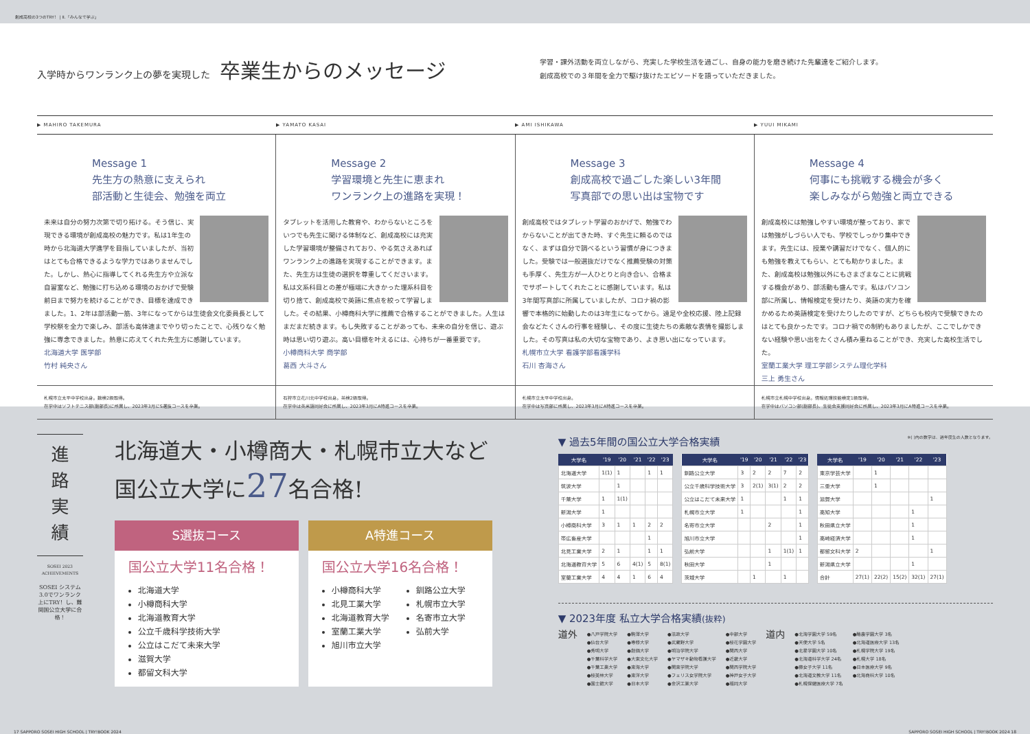創成高校の3つのTRY！ | Ⅱ.「みんなで学ぶ」
入学時からワンランク上の夢を実現した 卒業生からのメッセージ
学習・課外活動を両立しながら、充実した学校生活を過ごし、自身の能力を磨き続けた先輩達をご紹介します。
創成高校での３年間を全力で駆け抜けたエピソードを語っていただきました。
▶ MAHIRO TAKEMURA ▶ YAMATO KASAI ▶ AMI ISHIKAWA ▶ YUUI MIKAMI
Message 1
先生方の熱意に支えられ
部活動と生徒会、勉強を両立
未来は自分の努力次第で切り拓ける。そう信じ、実現できる環境が創成高校の魅力です。私は1年生の時から北海道大学進学を目指していましたが、当初はとても合格できるような学力ではありませんでした。しかし、熱心に指導してくれる先生方や立派な自習室など、勉強に打ち込める環境のおかげで受験前日まで努力を続けることができ、目標を達成できました。1、2年は部活動一筋、3年になってからは生徒会文化委員長として学校祭を全力で楽しみ、部活も高体連までやり切ったことで、心残りなく勉強に専念できました。熱意に応えてくれた先生方に感謝しています。
北海道大学 医学部
竹村 純央さん
Message 2
学習環境と先生に恵まれ
ワンランク上の進路を実現！
タブレットを活用した教育や、わからないところをいつでも先生に聞ける体制など、創成高校には充実した学習環境が整備されており、やる気さえあればワンランク上の進路を実現することができます。また、先生方は生徒の選択を尊重してくださいます。私は文系科目との差が極端に大きかった理系科目を切り捨て、創成高校で英語に焦点を絞って学習しました。その結果、小樽商科大学に推薦で合格することができました。人生はまだまだ続きます。もし失敗することがあっても、未来の自分を信じ、遊ぶ時は思い切り遊ぶ。高い目標を叶えるには、心持ちが一番重要です。
小樽商科大学 商学部
葛西 大斗さん
Message 3
創成高校で過ごした楽しい3年間
写真部での思い出は宝物です
創成高校ではタブレット学習のおかげで、勉強でわからないことが出てきた時、すぐ先生に頼るのではなく、まずは自分で調べるという習慣が身につきました。受験では一般選抜だけでなく推薦受験の対策も手厚く、先生方が一人ひとりと向き合い、合格までサポートしてくれたことに感謝しています。私は3年間写真部に所属していましたが、コロナ禍の影響で本格的に始動したのは3年生になってから。遠足や全校応援、陸上記録会などたくさんの行事を経験し、その度に生徒たちの素敵な表情を撮影しました。その写真は私の大切な宝物であり、よき思い出になっています。
札幌市立大学 看護学部看護学科
石川 杏海さん
Message 4
何事にも挑戦する機会が多く
楽しみながら勉強と両立できる
創成高校には勉強しやすい環境が整っており、家では勉強がしづらい人でも、学校でしっかり集中できます。先生には、授業や講習だけでなく、個人的にも勉強を教えてもらい、とても助かりました。また、創成高校は勉強以外にもさまざまなことに挑戦する機会があり、部活動も盛んです。私はパソコン部に所属し、情報検定を受けたり、英語の実力を確かめるため英語検定を受けたりしたのですが、どちらも校内で受験できたのはとても良かったです。コロナ禍での制約もありましたが、ここでしかできない経験や思い出をたくさん積み重ねることができ、充実した高校生活でした。
室蘭工業大学 理工学部システム理化学科
三上 勇生さん
札幌市立太平中学校出身。数検2級取得。
在学中はソフトテニス部(副部長)に所属し、2023年3月にS選抜コースを卒業。
石狩市立花川北中学校出身。英検2級取得。
在学中は英米語同好会に所属し、2023年3月にA特進コースを卒業。
札幌市立太平中学校出身。
在学中は写真部に所属し、2023年3月にA特進コースを卒業。
札幌市立札幌中学校出身。情報処理技能検定1級取得。
在学中はパソコン部(副部長)、生徒会支援同好会に所属し、2023年3月にA特進コースを卒業。
進
路
実
績
SOSEI 2023
ACHIEVEMENTS
SOSEI システム3.0でワンランク上にTRY！し、難関国公立大学に合格！
北海道大・小樽商大・札幌市立大など
国公立大学に27名合格!
S選抜コース
国公立大学11名合格！
北海道大学
小樽商科大学
北海道教育大学
公立千歳科学技術大学
公立はこだて未来大学
滋賀大学
都留文科大学
A特進コース
国公立大学16名合格！
小樽商科大学
北見工業大学
北海道教育大学
室蘭工業大学
旭川市立大学
釧路公立大学
札幌市立大学
名寄市立大学
弘前大学
▼ 過去5年間の国公立大学合格実績 ※( )内の数字は、過年度生の人数となります。
| 大学名 | '19 | '20 | '21 | '22 | '23 |
| --- | --- | --- | --- | --- | --- |
| 北海道大学 | 1(1) | 1 | | 1 | 1 |
| 筑波大学 | | 1 | | | |
| 千葉大学 | 1 | 1(1) | | | |
| 新潟大学 | 1 | | | | |
| 小樽商科大学 | 3 | 1 | 1 | 2 | 2 |
| 帯広畜産大学 | | | | 1 | |
| 北見工業大学 | 2 | 1 | | 1 | 1 |
| 北海道教育大学 | 5 | 6 | 4(1) | 5 | 8(1) |
| 室蘭工業大学 | 4 | 4 | 1 | 6 | 4 |
| 大学名 | '19 | '20 | '21 | '22 | '23 |
| --- | --- | --- | --- | --- | --- |
| 釧路公立大学 | 3 | 2 | 2 | 7 | 2 |
| 公立千歳科学技術大学 | 3 | 2(1) | 3(1) | 2 | 2 |
| 公立はこだて未来大学 | 1 | | | 1 | 1 |
| 札幌市立大学 | 1 | | | | 1 |
| 名寄市立大学 | | | 2 | | 1 |
| 旭川市立大学 | | | | | 1 |
| 弘前大学 | | | 1 | 1(1) | 1 |
| 秋田大学 | | | 1 | | |
| 茨城大学 | | 1 | | 1 | |
| 大学名 | '19 | '20 | '21 | '22 | '23 |
| --- | --- | --- | --- | --- | --- |
| 東京学芸大学 | | 1 | | | |
| 三重大学 | | 1 | | | |
| 滋賀大学 | | | | | 1 |
| 高知大学 | | | | 1 | |
| 秋田県立大学 | | | | 1 | |
| 高崎経済大学 | | | | 1 | |
| 都留文科大学 | 2 | | | | 1 |
| 新潟県立大学 | | | | 1 | |
| 合計 | 27(1) | 22(2) | 15(2) | 32(1) | 27(1) |
▼ 2023年度 私立大学合格実績(抜粋)
道外
●八戸学院大学
●仙台大学
●秀明大学
●千葉科学大学
●千葉工業大学
●桜美林大学
●国士舘大学
●駒澤大学
●専修大学
●創価大学
●大東文化大学
●東海大学
●東洋大学
●日本大学
●法政大学
●武蔵野大学
●明治学院大学
●ヤマザキ動物看護大学
●関東学院大学
●フェリス女学院大学
●金沢工業大学
●中部大学
●桜花学園大学
●関西大学
●近畿大学
●関西学院大学
●神戸女子大学
●福岡大学
道内
●北海学園大学 59名
●天使大学 5名
●北星学園大学 10名
●北海道科学大学 24名
●藤女子大学 11名
●北海道文教大学 11名
●札幌保健医療大学 7名
●酪農学園大学 3名
●北海道医療大学 13名
●札幌学院大学 19名
●札幌大学 18名
●日本医療大学 9名
●北海商科大学 10名
17 SAPPORO SOSEI HIGH SCHOOL | TRY!BOOK 2024 SAPPORO SOSEI HIGH SCHOOL | TRY!BOOK 2024 18